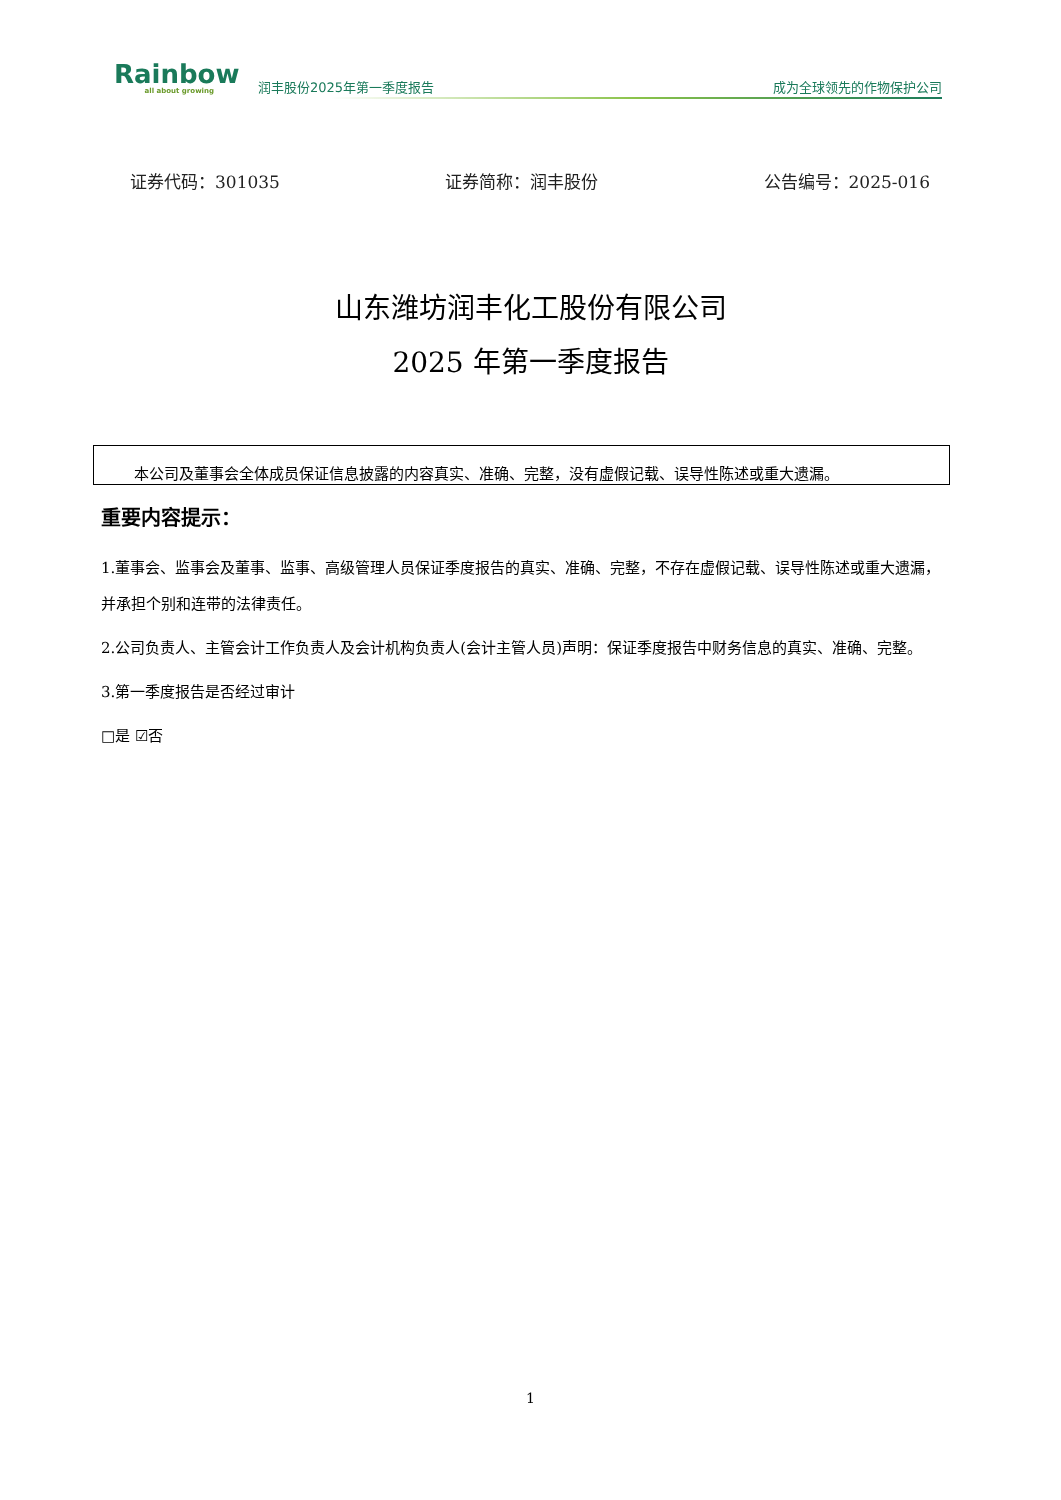Rainbow
all about growing
润丰股份2025年第一季度报告
成为全球领先的作物保护公司
证券代码：301035 证券简称：润丰股份 公告编号：2025-016
山东潍坊润丰化工股份有限公司
2025 年第一季度报告
本公司及董事会全体成员保证信息披露的内容真实、准确、完整，没有虚假记载、误导性陈述或重大遗漏。
重要内容提示：
1.董事会、监事会及董事、监事、高级管理人员保证季度报告的真实、准确、完整，不存在虚假记载、误导性陈述或重大遗漏，并承担个别和连带的法律责任。
2.公司负责人、主管会计工作负责人及会计机构负责人(会计主管人员)声明：保证季度报告中财务信息的真实、准确、完整。
3.第一季度报告是否经过审计
□是 ☑否
1